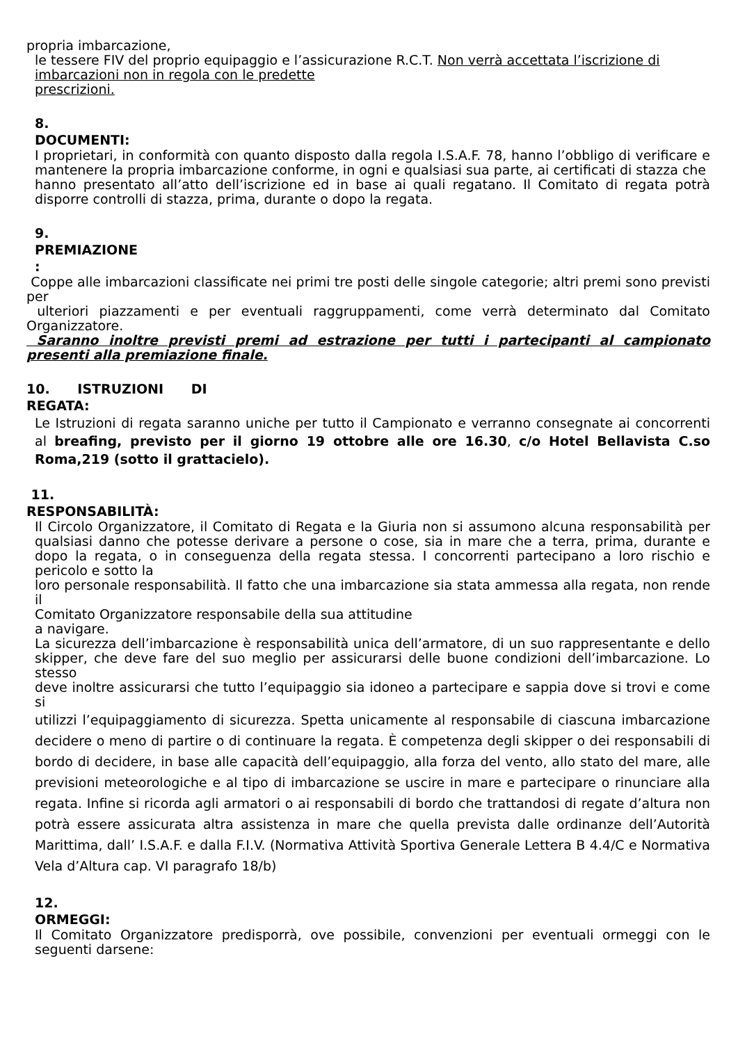propria imbarcazione,
le tessere FIV del proprio equipaggio e l’assicurazione R.C.T. Non verrà accettata l’iscrizione di
imbarcazioni non in regola con le predette
prescrizioni.
8.
DOCUMENTI:
I proprietari, in conformità con quanto disposto dalla regola I.S.A.F. 78, hanno l’obbligo di verificare e mantenere la propria imbarcazione conforme, in ogni e qualsiasi sua parte, ai certificati di stazza che
hanno presentato all’atto dell’iscrizione ed in base ai quali regatano. Il Comitato di regata potrà disporre controlli di stazza, prima, durante o dopo la regata.
9.
PREMIAZIONE
:
Coppe alle imbarcazioni classificate nei primi tre posti delle singole categorie; altri premi sono previsti per
ulteriori piazzamenti e per eventuali raggruppamenti, come verrà determinato dal Comitato Organizzatore.
Saranno inoltre previsti premi ad estrazione per tutti i partecipanti al campionato presenti alla premiazione finale.
10. ISTRUZIONI DI
REGATA:
Le Istruzioni di regata saranno uniche per tutto il Campionato e verranno consegnate ai concorrenti al breafing, previsto per il giorno 19 ottobre alle ore 16.30, c/o Hotel Bellavista C.so Roma,219 (sotto il grattacielo).
11.
RESPONSABILITÀ:
Il Circolo Organizzatore, il Comitato di Regata e la Giuria non si assumono alcuna responsabilità per qualsiasi danno che potesse derivare a persone o cose, sia in mare che a terra, prima, durante e dopo la regata, o in conseguenza della regata stessa. I concorrenti partecipano a loro rischio e pericolo e sotto la
loro personale responsabilità. Il fatto che una imbarcazione sia stata ammessa alla regata, non rende il
Comitato Organizzatore responsabile della sua attitudine
a navigare.
La sicurezza dell’imbarcazione è responsabilità unica dell’armatore, di un suo rappresentante e dello skipper, che deve fare del suo meglio per assicurarsi delle buone condizioni dell’imbarcazione. Lo stesso
deve inoltre assicurarsi che tutto l’equipaggio sia idoneo a partecipare e sappia dove si trovi e come si
utilizzi l’equipaggiamento di sicurezza. Spetta unicamente al responsabile di ciascuna imbarcazione decidere o meno di partire o di continuare la regata. È competenza degli skipper o dei responsabili di bordo di decidere, in base alle capacità dell’equipaggio, alla forza del vento, allo stato del mare, alle previsioni meteorologiche e al tipo di imbarcazione se uscire in mare e partecipare o rinunciare alla regata. Infine si ricorda agli armatori o ai responsabili di bordo che trattandosi di regate d’altura non potrà essere assicurata altra assistenza in mare che quella prevista dalle ordinanze dell’Autorità Marittima, dall’ I.S.A.F. e dalla F.I.V. (Normativa Attività Sportiva Generale Lettera B 4.4/C e Normativa Vela d’Altura cap. VI paragrafo 18/b)
12.
ORMEGGI:
Il Comitato Organizzatore predisporrà, ove possibile, convenzioni per eventuali ormeggi con le seguenti darsene: